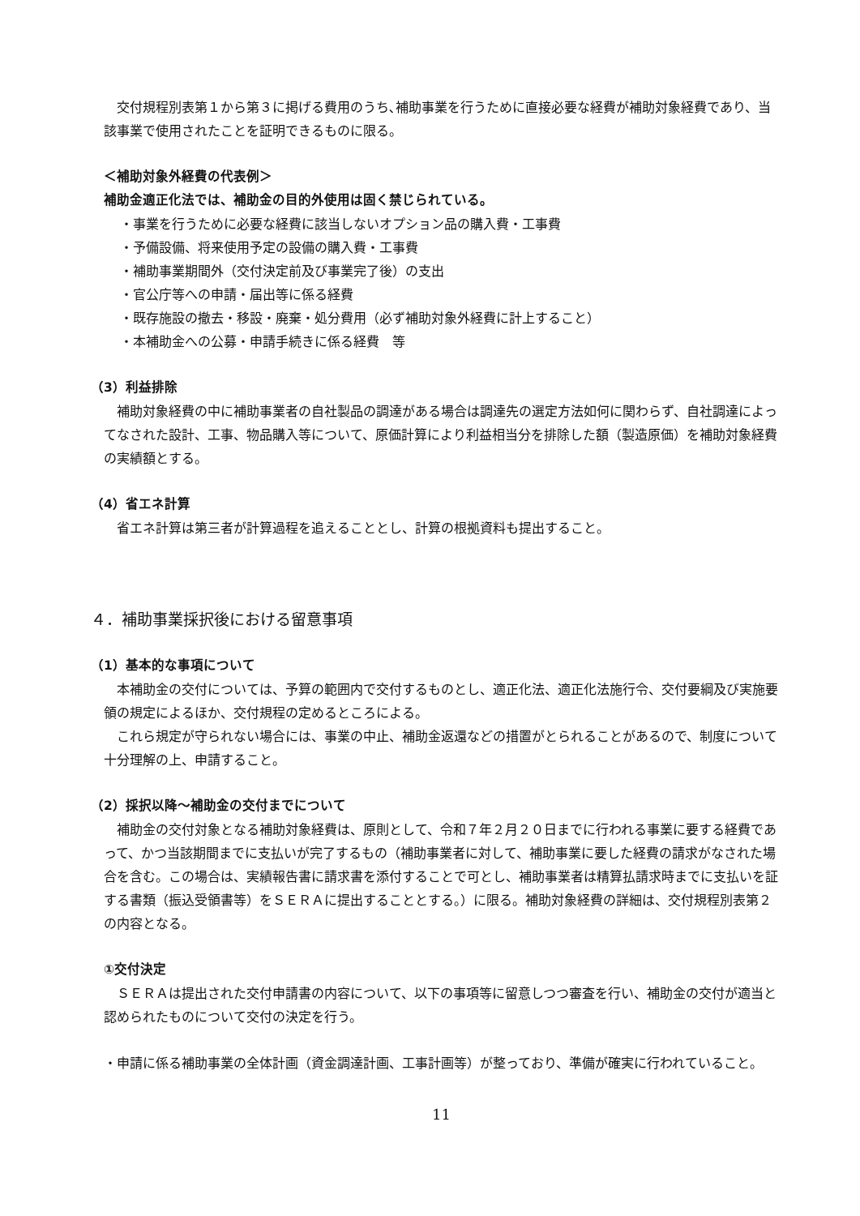交付規程別表第１から第３に掲げる費用のうち､補助事業を行うために直接必要な経費が補助対象経費であり、当該事業で使用されたことを証明できるものに限る。
＜補助対象外経費の代表例＞
補助金適正化法では、補助金の目的外使用は固く禁じられている。
・事業を行うために必要な経費に該当しないオプション品の購入費・工事費
・予備設備、将来使用予定の設備の購入費・工事費
・補助事業期間外（交付決定前及び事業完了後）の支出
・官公庁等への申請・届出等に係る経費
・既存施設の撤去・移設・廃棄・処分費用（必ず補助対象外経費に計上すること）
・本補助金への公募・申請手続きに係る経費　等
（3）利益排除
補助対象経費の中に補助事業者の自社製品の調達がある場合は調達先の選定方法如何に関わらず、自社調達によってなされた設計、工事、物品購入等について、原価計算により利益相当分を排除した額（製造原価）を補助対象経費の実績額とする。
（4）省エネ計算
省エネ計算は第三者が計算過程を追えることとし、計算の根拠資料も提出すること。
４．補助事業採択後における留意事項
（1）基本的な事項について
本補助金の交付については、予算の範囲内で交付するものとし、適正化法、適正化法施行令、交付要綱及び実施要領の規定によるほか、交付規程の定めるところによる。
これら規定が守られない場合には、事業の中止、補助金返還などの措置がとられることがあるので、制度について十分理解の上、申請すること。
（2）採択以降～補助金の交付までについて
補助金の交付対象となる補助対象経費は、原則として、令和７年２月２０日までに行われる事業に要する経費であって、かつ当該期間までに支払いが完了するもの（補助事業者に対して、補助事業に要した経費の請求がなされた場合を含む。この場合は、実績報告書に請求書を添付することで可とし、補助事業者は精算払請求時までに支払いを証する書類（振込受領書等）をＳＥＲＡに提出することとする。）に限る。補助対象経費の詳細は、交付規程別表第２の内容となる。
①交付決定
ＳＥＲＡは提出された交付申請書の内容について、以下の事項等に留意しつつ審査を行い、補助金の交付が適当と認められたものについて交付の決定を行う。
・申請に係る補助事業の全体計画（資金調達計画、工事計画等）が整っており、準備が確実に行われていること。
11